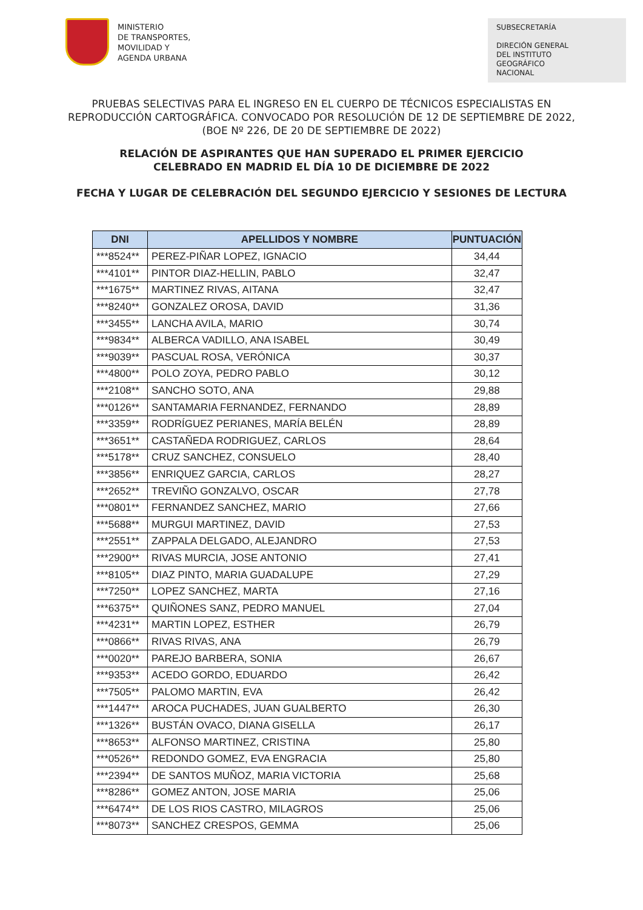MINISTERIO
DE TRANSPORTES,
MOVILIDAD Y
AGENDA URBANA
SUBSECRETARÍA
DIRECIÓN GENERAL
DEL INSTITUTO
GEOGRÁFICO
NACIONAL
PRUEBAS SELECTIVAS PARA EL INGRESO EN EL CUERPO DE TÉCNICOS ESPECIALISTAS EN
REPRODUCCIÓN CARTOGRÁFICA. CONVOCADO POR RESOLUCIÓN DE 12 DE SEPTIEMBRE DE 2022,
(BOE Nº 226, DE 20 DE SEPTIEMBRE DE 2022)
RELACIÓN DE ASPIRANTES QUE HAN SUPERADO EL PRIMER EJERCICIO
CELEBRADO EN MADRID EL DÍA 10 DE DICIEMBRE DE 2022
FECHA Y LUGAR DE CELEBRACIÓN DEL SEGUNDO EJERCICIO Y SESIONES DE LECTURA
| DNI | APELLIDOS Y NOMBRE | PUNTUACIÓN |
| --- | --- | --- |
| ***8524** | PEREZ-PIÑAR LOPEZ, IGNACIO | 34,44 |
| ***4101** | PINTOR DIAZ-HELLIN, PABLO | 32,47 |
| ***1675** | MARTINEZ RIVAS, AITANA | 32,47 |
| ***8240** | GONZALEZ OROSA, DAVID | 31,36 |
| ***3455** | LANCHA AVILA, MARIO | 30,74 |
| ***9834** | ALBERCA VADILLO, ANA ISABEL | 30,49 |
| ***9039** | PASCUAL ROSA, VERÓNICA | 30,37 |
| ***4800** | POLO ZOYA, PEDRO PABLO | 30,12 |
| ***2108** | SANCHO SOTO, ANA | 29,88 |
| ***0126** | SANTAMARIA FERNANDEZ, FERNANDO | 28,89 |
| ***3359** | RODRÍGUEZ PERIANES, MARÍA BELÉN | 28,89 |
| ***3651** | CASTAÑEDA RODRIGUEZ, CARLOS | 28,64 |
| ***5178** | CRUZ SANCHEZ, CONSUELO | 28,40 |
| ***3856** | ENRIQUEZ GARCIA, CARLOS | 28,27 |
| ***2652** | TREVIÑO GONZALVO, OSCAR | 27,78 |
| ***0801** | FERNANDEZ SANCHEZ, MARIO | 27,66 |
| ***5688** | MURGUI MARTINEZ, DAVID | 27,53 |
| ***2551** | ZAPPALA DELGADO, ALEJANDRO | 27,53 |
| ***2900** | RIVAS MURCIA, JOSE ANTONIO | 27,41 |
| ***8105** | DIAZ PINTO, MARIA GUADALUPE | 27,29 |
| ***7250** | LOPEZ SANCHEZ, MARTA | 27,16 |
| ***6375** | QUIÑONES SANZ, PEDRO MANUEL | 27,04 |
| ***4231** | MARTIN LOPEZ, ESTHER | 26,79 |
| ***0866** | RIVAS RIVAS, ANA | 26,79 |
| ***0020** | PAREJO BARBERA, SONIA | 26,67 |
| ***9353** | ACEDO GORDO, EDUARDO | 26,42 |
| ***7505** | PALOMO MARTIN, EVA | 26,42 |
| ***1447** | AROCA PUCHADES, JUAN GUALBERTO | 26,30 |
| ***1326** | BUSTÁN OVACO, DIANA GISELLA | 26,17 |
| ***8653** | ALFONSO MARTINEZ, CRISTINA | 25,80 |
| ***0526** | REDONDO GOMEZ, EVA ENGRACIA | 25,80 |
| ***2394** | DE SANTOS MUÑOZ, MARIA VICTORIA | 25,68 |
| ***8286** | GOMEZ ANTON, JOSE MARIA | 25,06 |
| ***6474** | DE LOS RIOS CASTRO, MILAGROS | 25,06 |
| ***8073** | SANCHEZ CRESPOS, GEMMA | 25,06 |